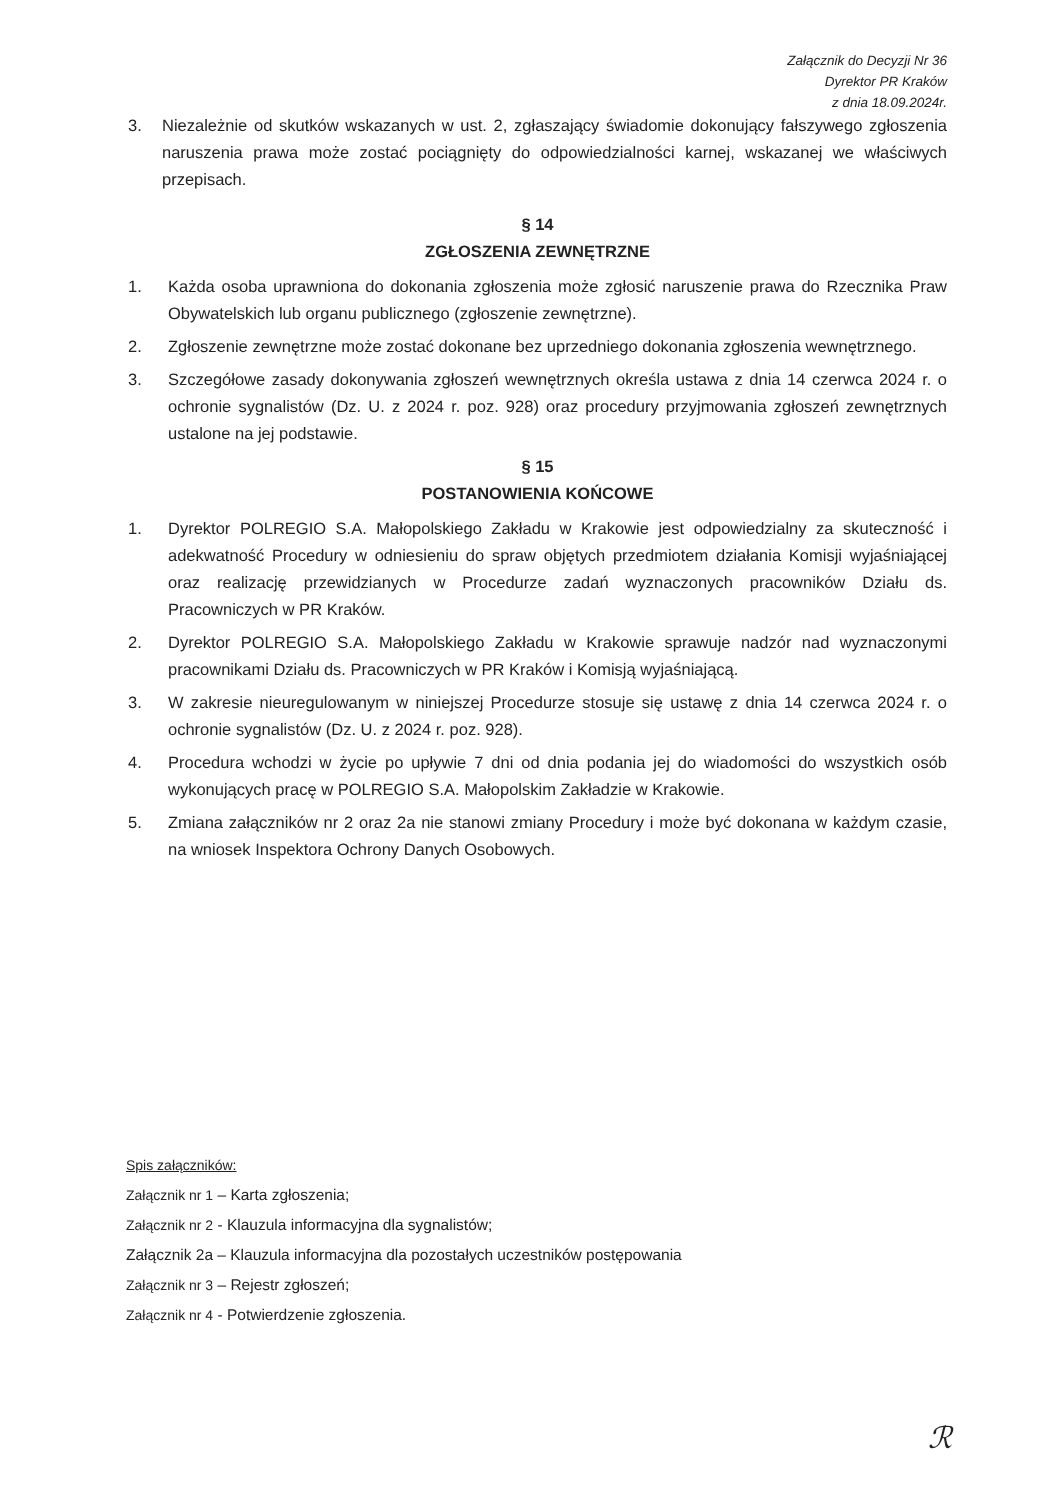Załącznik do Decyzji Nr 36
Dyrektor PR Kraków
z dnia 18.09.2024r.
3. Niezależnie od skutków wskazanych w ust. 2, zgłaszający świadomie dokonujący fałszywego zgłoszenia naruszenia prawa może zostać pociągnięty do odpowiedzialności karnej, wskazanej we właściwych przepisach.
§ 14
ZGŁOSZENIA ZEWNĘTRZNE
1. Każda osoba uprawniona do dokonania zgłoszenia może zgłosić naruszenie prawa do Rzecznika Praw Obywatelskich lub organu publicznego (zgłoszenie zewnętrzne).
2. Zgłoszenie zewnętrzne może zostać dokonane bez uprzedniego dokonania zgłoszenia wewnętrznego.
3. Szczegółowe zasady dokonywania zgłoszeń wewnętrznych określa ustawa z dnia 14 czerwca 2024 r. o ochronie sygnalistów (Dz. U. z 2024 r. poz. 928) oraz procedury przyjmowania zgłoszeń zewnętrznych ustalone na jej podstawie.
§ 15
POSTANOWIENIA KOŃCOWE
1. Dyrektor POLREGIO S.A. Małopolskiego Zakładu w Krakowie jest odpowiedzialny za skuteczność i adekwatność Procedury w odniesieniu do spraw objętych przedmiotem działania Komisji wyjaśniającej oraz realizację przewidzianych w Procedurze zadań wyznaczonych pracowników Działu ds. Pracowniczych w PR Kraków.
2. Dyrektor POLREGIO S.A. Małopolskiego Zakładu w Krakowie sprawuje nadzór nad wyznaczonymi pracownikami Działu ds. Pracowniczych w PR Kraków i Komisją wyjaśniającą.
3. W zakresie nieuregulowanym w niniejszej Procedurze stosuje się ustawę z dnia 14 czerwca 2024 r. o ochronie sygnalistów (Dz. U. z 2024 r. poz. 928).
4. Procedura wchodzi w życie po upływie 7 dni od dnia podania jej do wiadomości do wszystkich osób wykonujących pracę w POLREGIO S.A. Małopolskim Zakładzie w Krakowie.
5. Zmiana załączników nr 2 oraz 2a nie stanowi zmiany Procedury i może być dokonana w każdym czasie, na wniosek Inspektora Ochrony Danych Osobowych.
Spis załączników:
Załącznik nr 1 – Karta zgłoszenia;
Załącznik nr 2 - Klauzula informacyjna dla sygnalistów;
Załącznik 2a – Klauzula informacyjna dla pozostałych uczestników postępowania
Załącznik nr 3 – Rejestr zgłoszeń;
Załącznik nr 4 - Potwierdzenie zgłoszenia.
ℛ